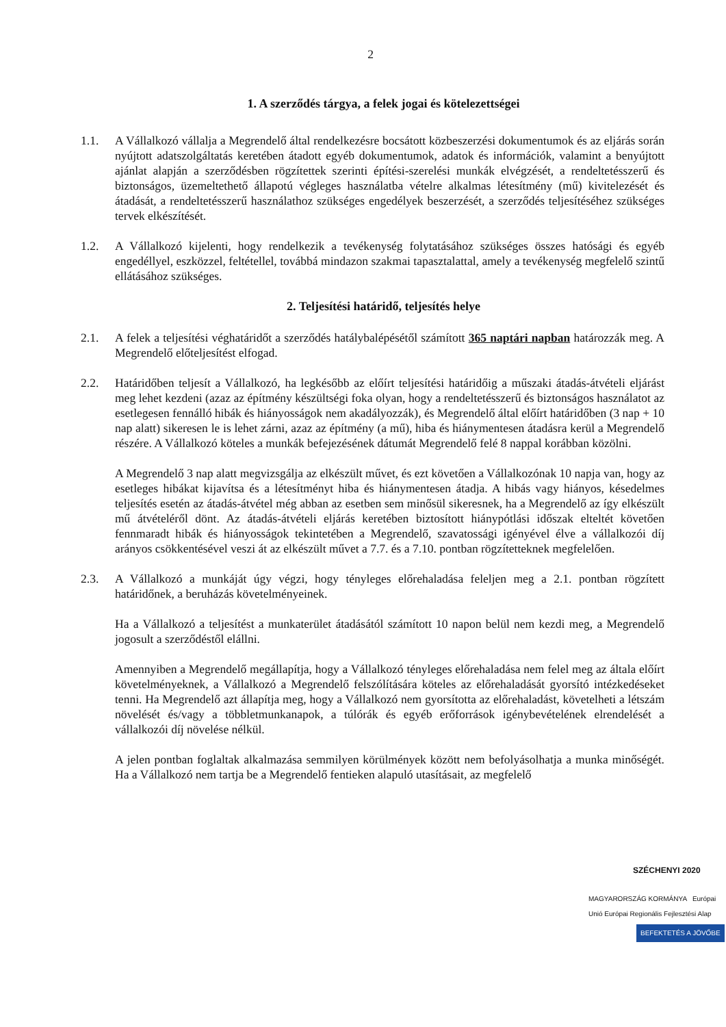2
1. A szerződés tárgya, a felek jogai és kötelezettségei
1.1. A Vállalkozó vállalja a Megrendelő által rendelkezésre bocsátott közbeszerzési dokumentumok és az eljárás során nyújtott adatszolgáltatás keretében átadott egyéb dokumentumok, adatok és információk, valamint a benyújtott ajánlat alapján a szerződésben rögzítettek szerinti építési-szerelési munkák elvégzését, a rendeltetésszerű és biztonságos, üzemeltethető állapotú végleges használatba vételre alkalmas létesítmény (mű) kivitelezését és átadását, a rendeltetésszerű használathoz szükséges engedélyek beszerzését, a szerződés teljesítéséhez szükséges tervek elkészítését.
1.2. A Vállalkozó kijelenti, hogy rendelkezik a tevékenység folytatásához szükséges összes hatósági és egyéb engedéllyel, eszközzel, feltétellel, továbbá mindazon szakmai tapasztalattal, amely a tevékenység megfelelő szintű ellátásához szükséges.
2. Teljesítési határidő, teljesítés helye
2.1. A felek a teljesítési véghatáridőt a szerződés hatálybalépésétől számított 365 naptári napban határozzák meg. A Megrendelő előteljesítést elfogad.
2.2. Határidőben teljesít a Vállalkozó, ha legkésőbb az előírt teljesítési határidőig a műszaki átadás-átvételi eljárást meg lehet kezdeni (azaz az építmény készültségi foka olyan, hogy a rendeltetésszerű és biztonságos használatot az esetlegesen fennálló hibák és hiányosságok nem akadályozzák), és Megrendelő által előírt határidőben (3 nap + 10 nap alatt) sikeresen le is lehet zárni, azaz az építmény (a mű), hiba és hiánymentesen átadásra kerül a Megrendelő részére. A Vállalkozó köteles a munkák befejezésének dátumát Megrendelő felé 8 nappal korábban közölni.
A Megrendelő 3 nap alatt megvizsgálja az elkészült művet, és ezt követően a Vállalkozónak 10 napja van, hogy az esetleges hibákat kijavítsa és a létesítményt hiba és hiánymentesen átadja. A hibás vagy hiányos, késedelmes teljesítés esetén az átadás-átvétel még abban az esetben sem minősül sikeresnek, ha a Megrendelő az így elkészült mű átvételéről dönt. Az átadás-átvételi eljárás keretében biztosított hiánypótlási időszak elteltét követően fennmaradt hibák és hiányosságok tekintetében a Megrendelő, szavatossági igényével élve a vállalkozói díj arányos csökkentésével veszi át az elkészült művet a 7.7. és a 7.10. pontban rögzítetteknek megfelelően.
2.3. A Vállalkozó a munkáját úgy végzi, hogy tényleges előrehaladása feleljen meg a 2.1. pontban rögzített határidőnek, a beruházás követelményeinek.
Ha a Vállalkozó a teljesítést a munkaterület átadásától számított 10 napon belül nem kezdi meg, a Megrendelő jogosult a szerződéstől elállni.
Amennyiben a Megrendelő megállapítja, hogy a Vállalkozó tényleges előrehaladása nem felel meg az általa előírt követelményeknek, a Vállalkozó a Megrendelő felszólítására köteles az előrehaladását gyorsító intézkedéseket tenni. Ha Megrendelő azt állapítja meg, hogy a Vállalkozó nem gyorsította az előrehaladást, követelheti a létszám növelését és/vagy a többletmunkanapok, a túlórák és egyéb erőforrások igénybevételének elrendelését a vállalkozói díj növelése nélkül.
A jelen pontban foglaltak alkalmazása semmilyen körülmények között nem befolyásolhatja a munka minőségét. Ha a Vállalkozó nem tartja be a Megrendelő fentieken alapuló utasításait, az megfelelő
SZÉCHENYI 2020
MAGYARORSZÁG KORMÁNYA Európai Unió Európai Regionális Fejlesztési Alap
BEFEKTETÉS A JÖVŐBE